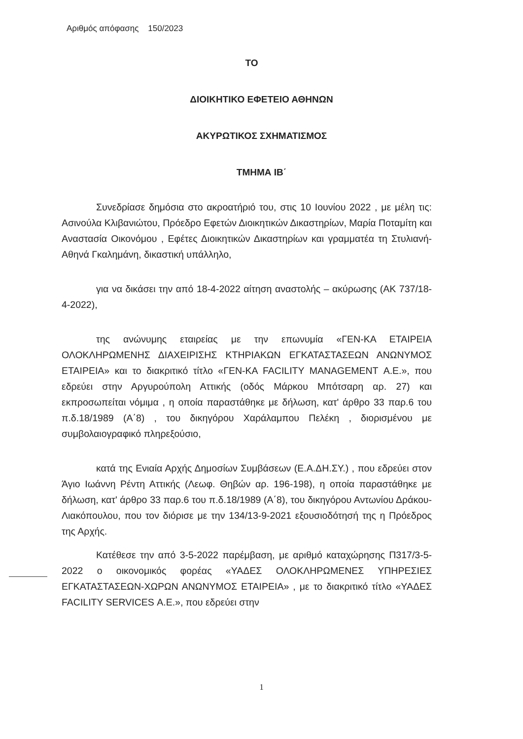Αριθμός απόφασης 150/2023
ΤΟ
ΔΙΟΙΚΗΤΙΚΟ ΕΦΕΤΕΙΟ ΑΘΗΝΩΝ
ΑΚΥΡΩΤΙΚΟΣ ΣΧΗΜΑΤΙΣΜΟΣ
ΤΜΗΜΑ ΙΒ΄
Συνεδρίασε δημόσια στο ακροατήριό του, στις 10 Ιουνίου 2022 , με μέλη τις: Ασινούλα Κλιβανιώτου, Πρόεδρο Εφετών Διοικητικών Δικαστηρίων, Μαρία Ποταμίτη και Αναστασία Οικονόμου , Εφέτες Διοικητικών Δικαστηρίων και γραμματέα τη Στυλιανή-Αθηνά Γκαλημάνη, δικαστική υπάλληλο,
για να δικάσει την από 18-4-2022 αίτηση αναστολής – ακύρωσης (ΑΚ 737/18-4-2022),
της ανώνυμης εταιρείας με την επωνυμία «ΓΕΝ-ΚΑ ΕΤΑΙΡΕΙΑ ΟΛΟΚΛΗΡΩΜΕΝΗΣ ΔΙΑΧΕΙΡΙΣΗΣ ΚΤΗΡΙΑΚΩΝ ΕΓΚΑΤΑΣΤΑΣΕΩΝ ΑΝΩΝΥΜΟΣ ΕΤΑΙΡΕΙΑ» και το διακριτικό τίτλο «ΓΕΝ-ΚΑ FACILITY MANAGEMENT Α.Ε.», που εδρεύει στην Αργυρούπολη Αττικής (οδός Μάρκου Μπότσαρη αρ. 27) και εκπροσωπείται νόμιμα , η οποία παραστάθηκε με δήλωση, κατ' άρθρο 33 παρ.6 του π.δ.18/1989 (Α΄8) , του δικηγόρου Χαράλαμπου Πελέκη , διορισμένου με συμβολαιογραφικό πληρεξούσιο,
κατά της Ενιαία Αρχής Δημοσίων Συμβάσεων (Ε.Α.ΔΗ.ΣΥ.) , που εδρεύει στον Άγιο Ιωάννη Ρέντη Αττικής (Λεωφ. Θηβών αρ. 196-198), η οποία παραστάθηκε με δήλωση, κατ' άρθρο 33 παρ.6 του π.δ.18/1989 (Α΄8), του δικηγόρου Αντωνίου Δράκου-Λιακόπουλου, που τον διόρισε με την 134/13-9-2021 εξουσιοδότησή της η Πρόεδρος της Αρχής.
Κατέθεσε την από 3-5-2022 παρέμβαση, με αριθμό καταχώρησης Π317/3-5-2022 ο οικονομικός φορέας «ΥΑΔΕΣ ΟΛΟΚΛΗΡΩΜΕΝΕΣ ΥΠΗΡΕΣΙΕΣ ΕΓΚΑΤΑΣΤΑΣΕΩΝ-ΧΩΡΩΝ ΑΝΩΝΥΜΟΣ ΕΤΑΙΡΕΙΑ» , με το διακριτικό τίτλο «ΥΑΔΕΣ FACILITY SERVICES Α.Ε.», που εδρεύει στην
1